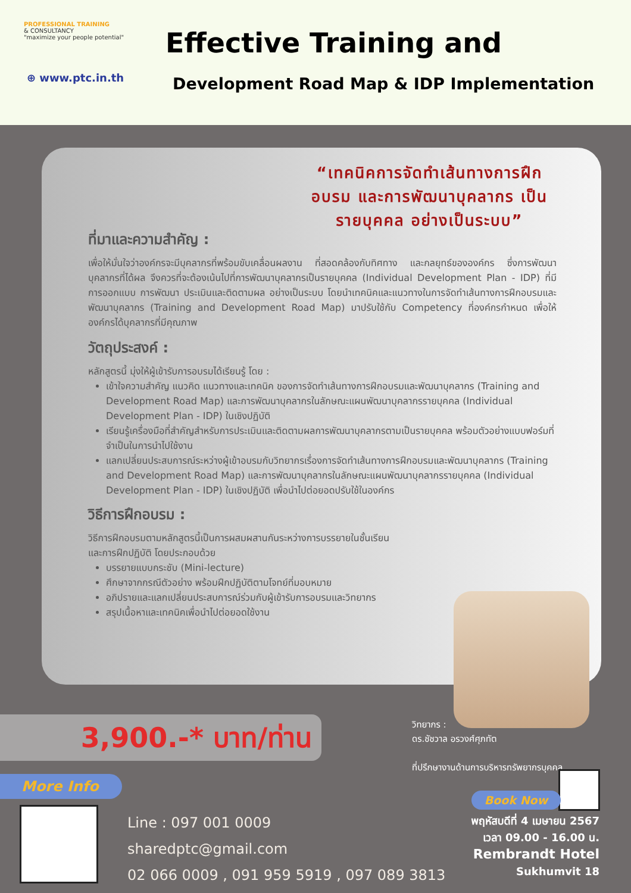PROFESSIONAL TRAINING
& CONSULTANCY
"maximize your people potential"
⊕ www.ptc.in.th
Effective Training and
Development Road Map & IDP Implementation
“เทคนิคการจัดทำเส้นทางการฝึกอบรม และการพัฒนาบุคลากร เป็นรายบุคคล อย่างเป็นระบบ”
ที่มาและความสำคัญ :
เพื่อให้มั่นใจว่าองค์กรจะมีบุคลากรที่พร้อมขับเคลื่อนผลงาน ที่สอดคล้องกับทิศทาง และกลยุทธ์ขององค์กร ซึ่งการพัฒนาบุคลากรที่ได้ผล จึงควรที่จะต้องเน้นไปที่การพัฒนาบุคลากรเป็นรายบุคคล (Individual Development Plan - IDP) ที่มีการออกแบบ การพัฒนา ประเมินและติดตามผล อย่างเป็นระบบ โดยนำเทคนิคและแนวทางในการจัดทำเส้นทางการฝึกอบรมและพัฒนาบุคลากร (Training and Development Road Map) มาปรับใช้กับ Competency ที่องค์กรกำหนด เพื่อให้องค์กรได้บุคลากรที่มีคุณภาพ
วัตถุประสงค์ :
หลักสูตรนี้ มุ่งให้ผู้เข้ารับการอบรมได้เรียนรู้ โดย :
เข้าใจความสำคัญ แนวคิด แนวทางและเทคนิค ของการจัดทำเส้นทางการฝึกอบรมและพัฒนาบุคลากร (Training and Development Road Map) และการพัฒนาบุคลากรในลักษณะแผนพัฒนาบุคลากรรายบุคคล (Individual Development Plan - IDP) ในเชิงปฏิบัติ
เรียนรู้เครื่องมือที่สำคัญสำหรับการประเมินและติดตามผลการพัฒนาบุคลากรตามเป็นรายบุคคล พร้อมตัวอย่างแบบฟอร์มที่จำเป็นในการนำไปใช้งาน
แลกเปลี่ยนประสบการณ์ระหว่างผู้เข้าอบรมกับวิทยากรเรื่องการจัดทำเส้นทางการฝึกอบรมและพัฒนาบุคลากร (Training and Development Road Map) และการพัฒนาบุคลากรในลักษณะแผนพัฒนาบุคลากรรายบุคคล (Individual Development Plan - IDP) ในเชิงปฏิบัติ เพื่อนำไปต่อยอดปรับใช้ในองค์กร
วิธีการฝึกอบรม :
วิธีการฝึกอบรมตามหลักสูตรนี้เป็นการผสมผสานกันระหว่างการบรรยายในชั้นเรียน
และการฝึกปฏิบัติ โดยประกอบด้วย
บรรยายแบบกระชับ (Mini-lecture)
ศึกษาจากกรณีตัวอย่าง พร้อมฝึกปฏิบัติตามโจทย์ที่มอบหมาย
อภิปรายและแลกเปลี่ยนประสบการณ์ร่วมกับผู้เข้ารับการอบรมและวิทยากร
สรุปเนื้อหาและเทคนิคเพื่อนำไปต่อยอดใช้งาน
3,900.-* บาท/ท่าน
วิทยากร :
ดร.ชัชวาล อรวงศ์ศุภทัต
ที่ปรึกษางานด้านการบริหารทรัพยากรบุคคล
More Info
Line : 097 001 0009
sharedptc@gmail.com
02 066 0009 , 091 959 5919 , 097 089 3813
Book Now
พฤหัสบดีที่ 4 เมษายน 2567
เวลา 09.00 - 16.00 น.
Rembrandt Hotel
Sukhumvit 18